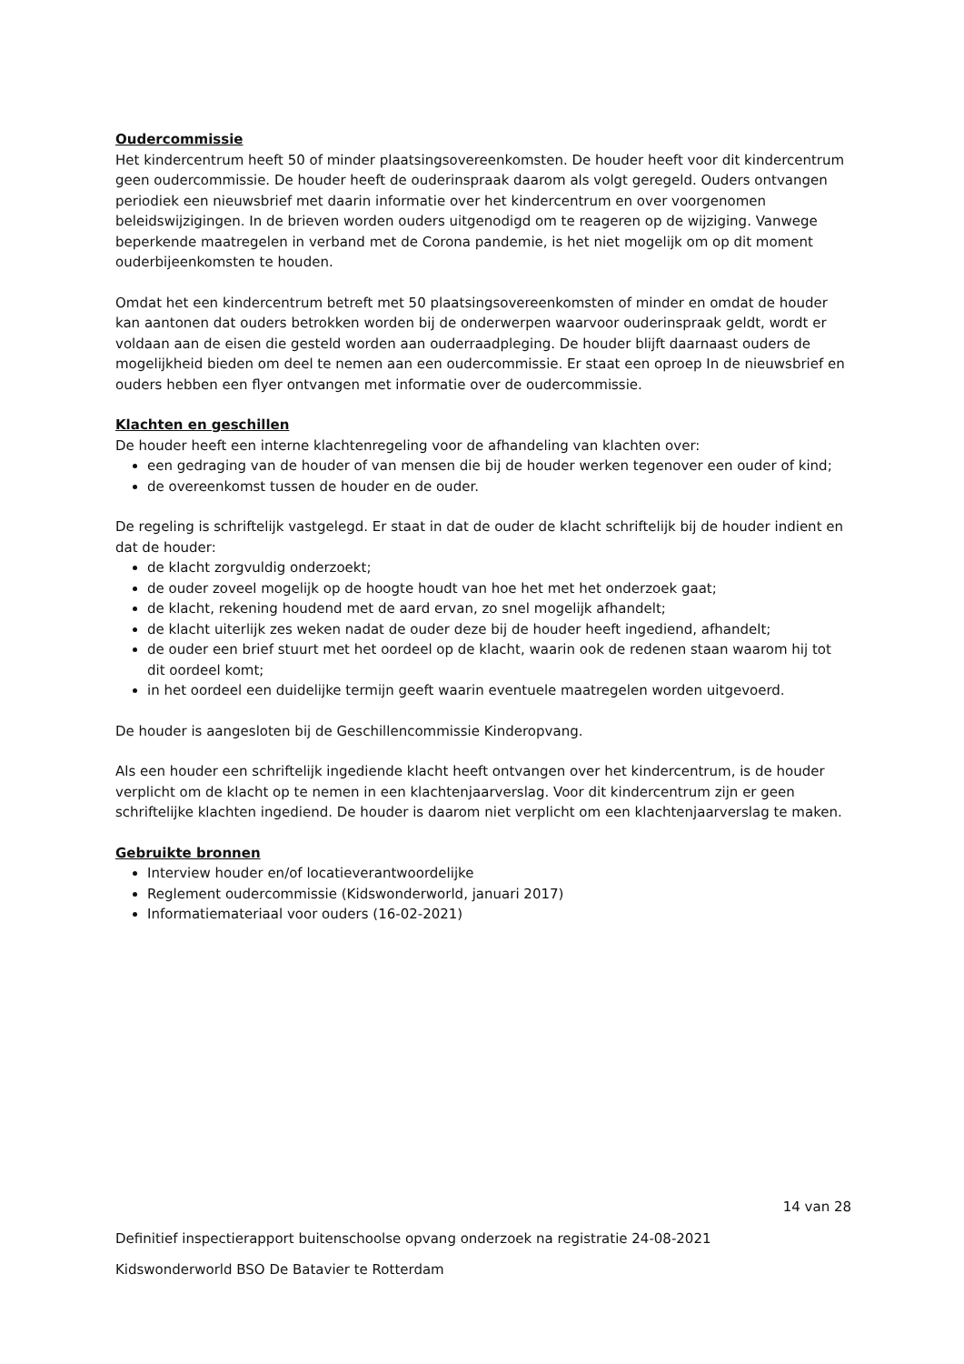Oudercommissie
Het kindercentrum heeft 50 of minder plaatsingsovereenkomsten. De houder heeft voor dit kindercentrum geen oudercommissie. De houder heeft de ouderinspraak daarom als volgt geregeld. Ouders ontvangen periodiek een nieuwsbrief met daarin informatie over het kindercentrum en over voorgenomen beleidswijzigingen. In de brieven worden ouders uitgenodigd om te reageren op de wijziging. Vanwege beperkende maatregelen in verband met de Corona pandemie, is het niet mogelijk om op dit moment ouderbijeenkomsten te houden.
Omdat het een kindercentrum betreft met 50 plaatsingsovereenkomsten of minder en omdat de houder kan aantonen dat ouders betrokken worden bij de onderwerpen waarvoor ouderinspraak geldt, wordt er voldaan aan de eisen die gesteld worden aan ouderraadpleging. De houder blijft daarnaast ouders de mogelijkheid bieden om deel te nemen aan een oudercommissie. Er staat een oproep In de nieuwsbrief en ouders hebben een flyer ontvangen met informatie over de oudercommissie.
Klachten en geschillen
De houder heeft een interne klachtenregeling voor de afhandeling van klachten over:
een gedraging van de houder of van mensen die bij de houder werken tegenover een ouder of kind;
de overeenkomst tussen de houder en de ouder.
De regeling is schriftelijk vastgelegd. Er staat in dat de ouder de klacht schriftelijk bij de houder indient en dat de houder:
de klacht zorgvuldig onderzoekt;
de ouder zoveel mogelijk op de hoogte houdt van hoe het met het onderzoek gaat;
de klacht, rekening houdend met de aard ervan, zo snel mogelijk afhandelt;
de klacht uiterlijk zes weken nadat de ouder deze bij de houder heeft ingediend, afhandelt;
de ouder een brief stuurt met het oordeel op de klacht, waarin ook de redenen staan waarom hij tot dit oordeel komt;
in het oordeel een duidelijke termijn geeft waarin eventuele maatregelen worden uitgevoerd.
De houder is aangesloten bij de Geschillencommissie Kinderopvang.
Als een houder een schriftelijk ingediende klacht heeft ontvangen over het kindercentrum, is de houder verplicht om de klacht op te nemen in een klachtenjaarverslag. Voor dit kindercentrum zijn er geen schriftelijke klachten ingediend. De houder is daarom niet verplicht om een klachtenjaarverslag te maken.
Gebruikte bronnen
Interview houder en/of locatieverantwoordelijke
Reglement oudercommissie (Kidswonderworld, januari 2017)
Informatiemateriaal voor ouders (16-02-2021)
14 van 28
Definitief inspectierapport buitenschoolse opvang onderzoek na registratie 24-08-2021
Kidswonderworld BSO De Batavier te Rotterdam